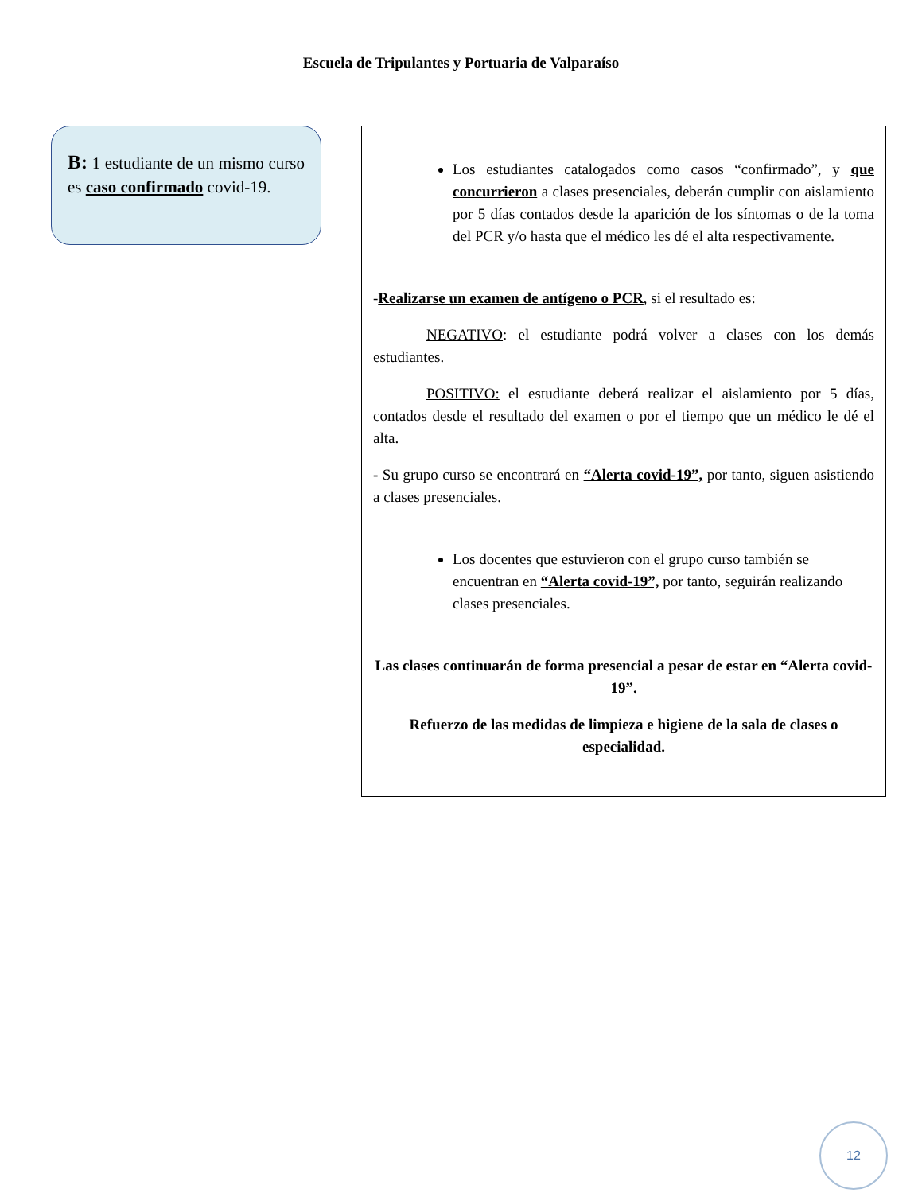Escuela de Tripulantes y Portuaria de Valparaíso
B: 1 estudiante de un mismo curso es caso confirmado covid-19.
Los estudiantes catalogados como casos “confirmado”, y que concurrieron a clases presenciales, deberán cumplir con aislamiento por 5 días contados desde la aparición de los síntomas o de la toma del PCR y/o hasta que el médico les dé el alta respectivamente.
-Realizarse un examen de antígeno o PCR, si el resultado es:
NEGATIVO: el estudiante podrá volver a clases con los demás estudiantes.
POSITIVO: el estudiante deberá realizar el aislamiento por 5 días, contados desde el resultado del examen o por el tiempo que un médico le dé el alta.
- Su grupo curso se encontrará en “Alerta covid-19”, por tanto, siguen asistiendo a clases presenciales.
Los docentes que estuvieron con el grupo curso también se encuentran en “Alerta covid-19”, por tanto, seguirán realizando clases presenciales.
Las clases continuarán de forma presencial a pesar de estar en “Alerta covid-19”.
Refuerzo de las medidas de limpieza e higiene de la sala de clases o especialidad.
12